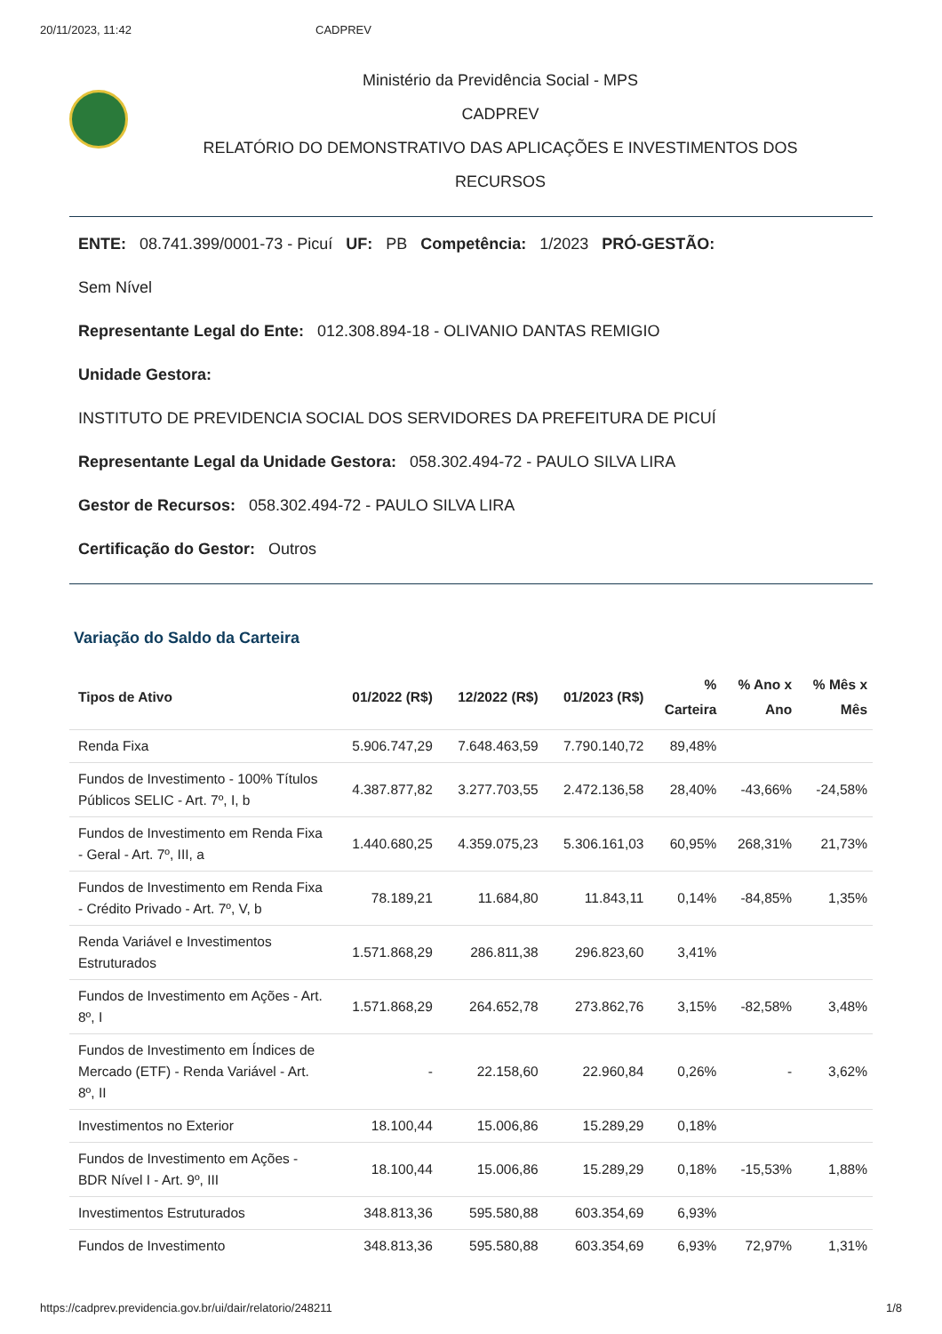20/11/2023, 11:42 CADPREV
Ministério da Previdência Social - MPS
CADPREV
RELATÓRIO DO DEMONSTRATIVO DAS APLICAÇÕES E INVESTIMENTOS DOS
RECURSOS
ENTE: 08.741.399/0001-73 - Picuí UF: PB Competência: 1/2023 PRÓ-GESTÃO:
Sem Nível
Representante Legal do Ente: 012.308.894-18 - OLIVANIO DANTAS REMIGIO
Unidade Gestora:
INSTITUTO DE PREVIDENCIA SOCIAL DOS SERVIDORES DA PREFEITURA DE PICUÍ
Representante Legal da Unidade Gestora: 058.302.494-72 - PAULO SILVA LIRA
Gestor de Recursos: 058.302.494-72 - PAULO SILVA LIRA
Certificação do Gestor: Outros
Variação do Saldo da Carteira
| Tipos de Ativo | 01/2022 (R$) | 12/2022 (R$) | 01/2023 (R$) | % Carteira | % Ano x Ano | % Mês x Mês |
| --- | --- | --- | --- | --- | --- | --- |
| Renda Fixa | 5.906.747,29 | 7.648.463,59 | 7.790.140,72 | 89,48% | | |
| Fundos de Investimento - 100% Títulos Públicos SELIC - Art. 7º, I, b | 4.387.877,82 | 3.277.703,55 | 2.472.136,58 | 28,40% | -43,66% | -24,58% |
| Fundos de Investimento em Renda Fixa - Geral - Art. 7º, III, a | 1.440.680,25 | 4.359.075,23 | 5.306.161,03 | 60,95% | 268,31% | 21,73% |
| Fundos de Investimento em Renda Fixa - Crédito Privado - Art. 7º, V, b | 78.189,21 | 11.684,80 | 11.843,11 | 0,14% | -84,85% | 1,35% |
| Renda Variável e Investimentos Estruturados | 1.571.868,29 | 286.811,38 | 296.823,60 | 3,41% | | |
| Fundos de Investimento em Ações - Art. 8º, I | 1.571.868,29 | 264.652,78 | 273.862,76 | 3,15% | -82,58% | 3,48% |
| Fundos de Investimento em Índices de Mercado (ETF) - Renda Variável - Art. 8º, II | - | 22.158,60 | 22.960,84 | 0,26% | - | 3,62% |
| Investimentos no Exterior | 18.100,44 | 15.006,86 | 15.289,29 | 0,18% | | |
| Fundos de Investimento em Ações - BDR Nível I - Art. 9º, III | 18.100,44 | 15.006,86 | 15.289,29 | 0,18% | -15,53% | 1,88% |
| Investimentos Estruturados | 348.813,36 | 595.580,88 | 603.354,69 | 6,93% | | |
| Fundos de Investimento | 348.813,36 | 595.580,88 | 603.354,69 | 6,93% | 72,97% | 1,31% |
https://cadprev.previdencia.gov.br/ui/dair/relatorio/248211 1/8